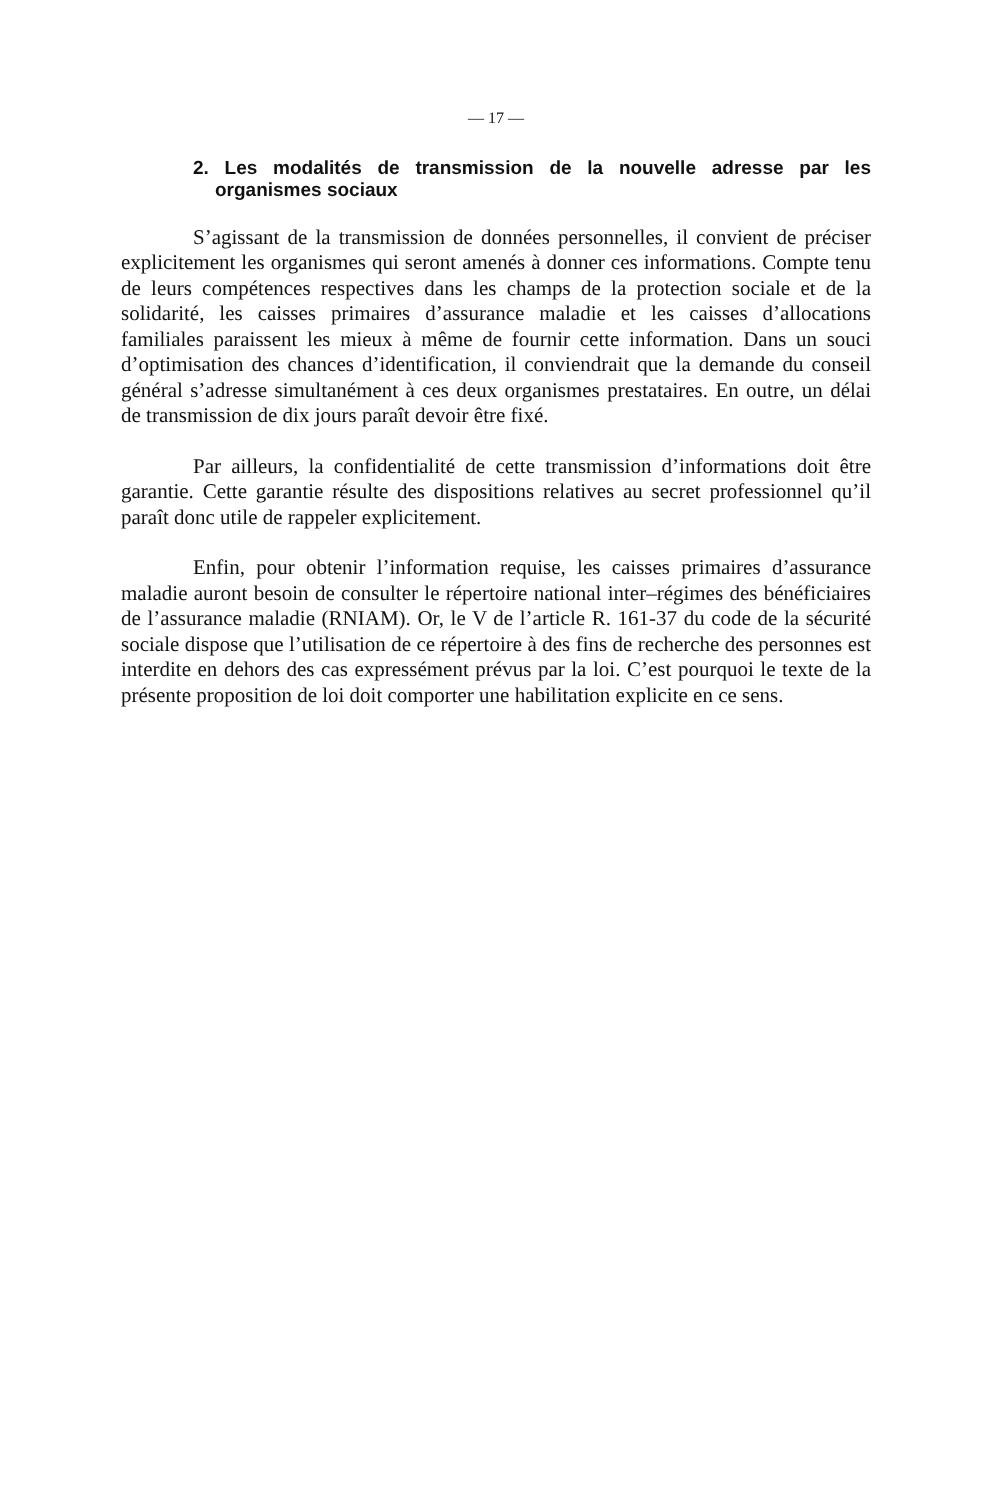— 17 —
2. Les modalités de transmission de la nouvelle adresse par les organismes sociaux
S’agissant de la transmission de données personnelles, il convient de préciser explicitement les organismes qui seront amenés à donner ces informations. Compte tenu de leurs compétences respectives dans les champs de la protection sociale et de la solidarité, les caisses primaires d’assurance maladie et les caisses d’allocations familiales paraissent les mieux à même de fournir cette information. Dans un souci d’optimisation des chances d’identification, il conviendrait que la demande du conseil général s’adresse simultanément à ces deux organismes prestataires. En outre, un délai de transmission de dix jours paraît devoir être fixé.
Par ailleurs, la confidentialité de cette transmission d’informations doit être garantie. Cette garantie résulte des dispositions relatives au secret professionnel qu’il paraît donc utile de rappeler explicitement.
Enfin, pour obtenir l’information requise, les caisses primaires d’assurance maladie auront besoin de consulter le répertoire national inter–régimes des bénéficiaires de l’assurance maladie (RNIAM). Or, le V de l’article R. 161-37 du code de la sécurité sociale dispose que l’utilisation de ce répertoire à des fins de recherche des personnes est interdite en dehors des cas expressément prévus par la loi. C’est pourquoi le texte de la présente proposition de loi doit comporter une habilitation explicite en ce sens.